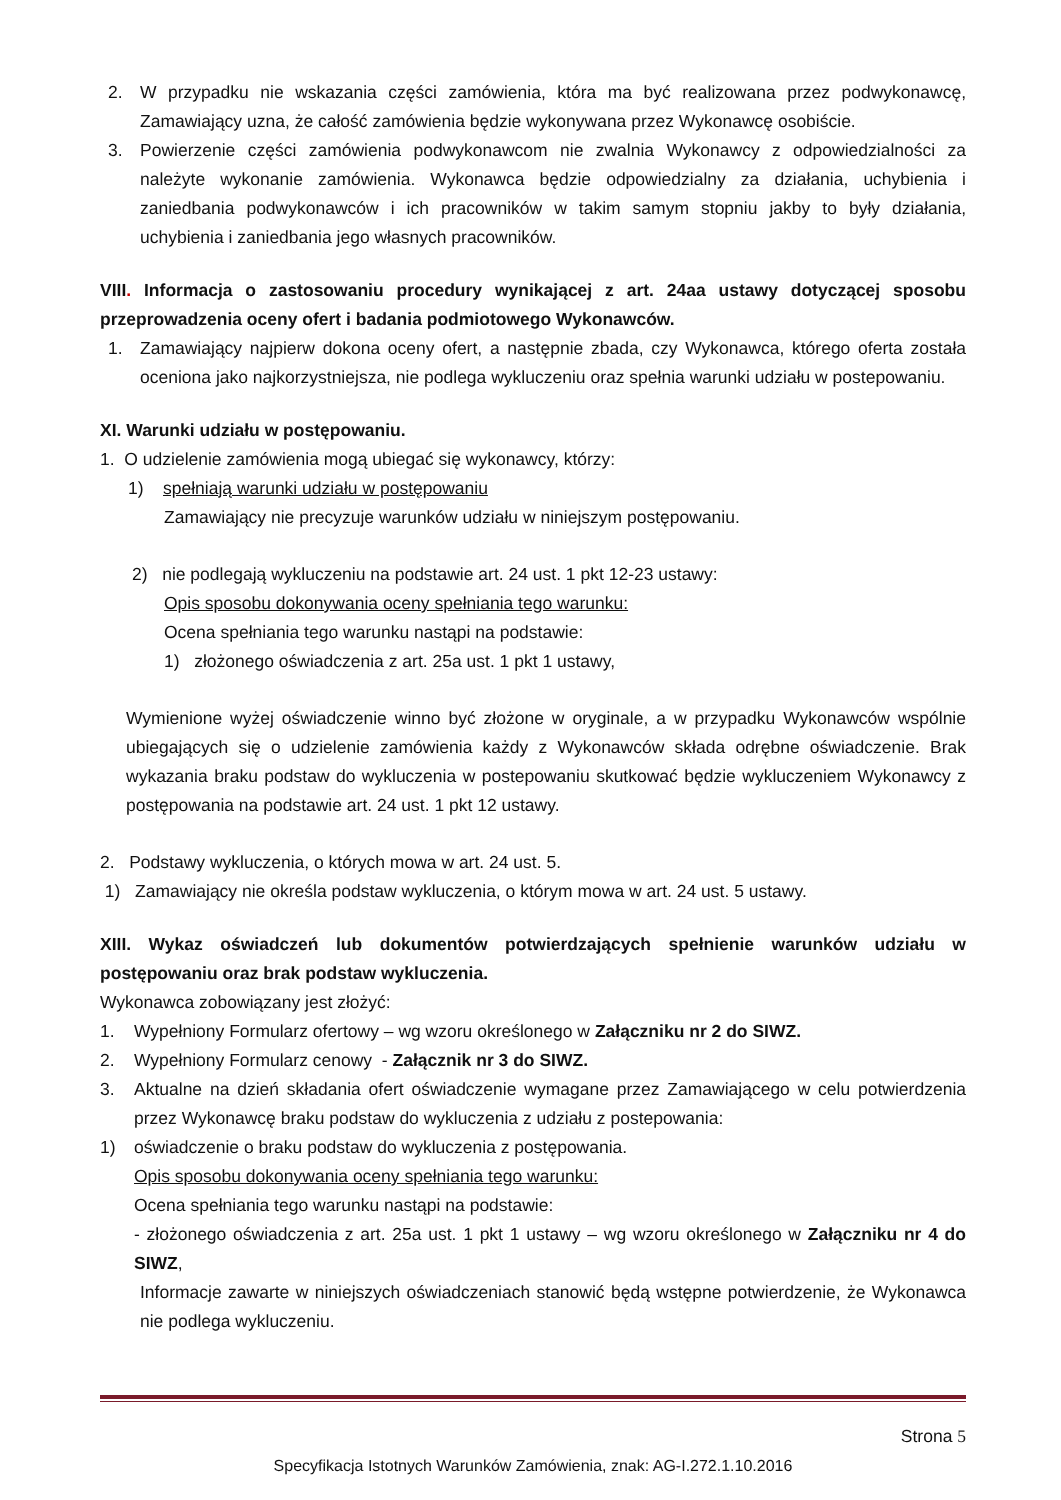2. W przypadku nie wskazania części zamówienia, która ma być realizowana przez podwykonawcę, Zamawiający uzna, że całość zamówienia będzie wykonywana przez Wykonawcę osobiście.
3. Powierzenie części zamówienia podwykonawcom nie zwalnia Wykonawcy z odpowiedzialności za należyte wykonanie zamówienia. Wykonawca będzie odpowiedzialny za działania, uchybienia i zaniedbania podwykonawców i ich pracowników w takim samym stopniu jakby to były działania, uchybienia i zaniedbania jego własnych pracowników.
VIII. Informacja o zastosowaniu procedury wynikającej z art. 24aa ustawy dotyczącej sposobu przeprowadzenia oceny ofert i badania podmiotowego Wykonawców.
1. Zamawiający najpierw dokona oceny ofert, a następnie zbada, czy Wykonawca, którego oferta została oceniona jako najkorzystniejsza, nie podlega wykluczeniu oraz spełnia warunki udziału w postepowaniu.
XI. Warunki udziału w postępowaniu.
1. O udzielenie zamówienia mogą ubiegać się wykonawcy, którzy:
1) spełniają warunki udziału w postępowaniu
Zamawiający nie precyzuje warunków udziału w niniejszym postępowaniu.
2) nie podlegają wykluczeniu na podstawie art. 24 ust. 1 pkt 12-23 ustawy:
Opis sposobu dokonywania oceny spełniania tego warunku:
Ocena spełniania tego warunku nastąpi na podstawie:
1) złożonego oświadczenia z art. 25a ust. 1 pkt 1 ustawy,
Wymienione wyżej oświadczenie winno być złożone w oryginale, a w przypadku Wykonawców wspólnie ubiegających się o udzielenie zamówienia każdy z Wykonawców składa odrębne oświadczenie. Brak wykazania braku podstaw do wykluczenia w postepowaniu skutkować będzie wykluczeniem Wykonawcy z postępowania na podstawie art. 24 ust. 1 pkt 12 ustawy.
2. Podstawy wykluczenia, o których mowa w art. 24 ust. 5.
1) Zamawiający nie określa podstaw wykluczenia, o którym mowa w art. 24 ust. 5 ustawy.
XIII. Wykaz oświadczeń lub dokumentów potwierdzających spełnienie warunków udziału w postępowaniu oraz brak podstaw wykluczenia.
Wykonawca zobowiązany jest złożyć:
1. Wypełniony Formularz ofertowy – wg wzoru określonego w Załączniku nr 2 do SIWZ.
2. Wypełniony Formularz cenowy - Załącznik nr 3 do SIWZ.
3. Aktualne na dzień składania ofert oświadczenie wymagane przez Zamawiającego w celu potwierdzenia przez Wykonawcę braku podstaw do wykluczenia z udziału z postepowania:
1) oświadczenie o braku podstaw do wykluczenia z postępowania.
Opis sposobu dokonywania oceny spełniania tego warunku:
Ocena spełniania tego warunku nastąpi na podstawie:
- złożonego oświadczenia z art. 25a ust. 1 pkt 1 ustawy – wg wzoru określonego w Załączniku nr 4 do SIWZ,
Informacje zawarte w niniejszych oświadczeniach stanowić będą wstępne potwierdzenie, że Wykonawca nie podlega wykluczeniu.
Strona 5
Specyfikacja Istotnych Warunków Zamówienia, znak: AG-I.272.1.10.2016